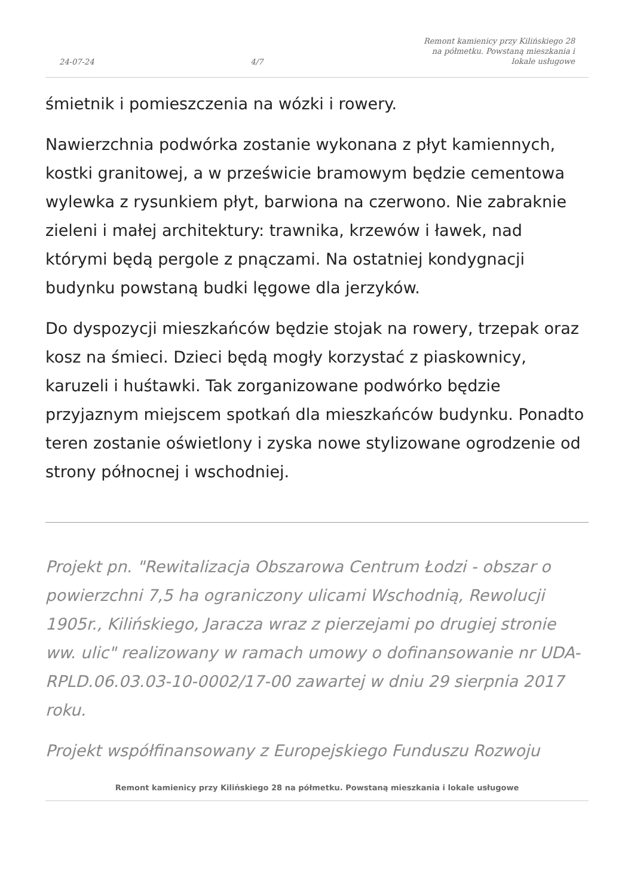24-07-24 4/7 Remont kamienicy przy Kilińskiego 28 na półmetku. Powstaną mieszkania i lokale usługowe
śmietnik i pomieszczenia na wózki i rowery.
Nawierzchnia podwórka zostanie wykonana z płyt kamiennych, kostki granitowej, a w prześwicie bramowym będzie cementowa wylewka z rysunkiem płyt, barwiona na czerwono. Nie zabraknie zieleni i małej architektury: trawnika, krzewów i ławek, nad którymi będą pergole z pnączami. Na ostatniej kondygnacji budynku powstaną budki lęgowe dla jerzyków.
Do dyspozycji mieszkańców będzie stojak na rowery, trzepak oraz kosz na śmieci. Dzieci będą mogły korzystać z piaskownicy, karuzeli i huśtawki. Tak zorganizowane podwórko będzie przyjaznym miejscem spotkań dla mieszkańców budynku. Ponadto teren zostanie oświetlony i zyska nowe stylizowane ogrodzenie od strony północnej i wschodniej.
Projekt pn. "Rewitalizacja Obszarowa Centrum Łodzi - obszar o powierzchni 7,5 ha ograniczony ulicami Wschodnią, Rewolucji 1905r., Kilińskiego, Jaracza wraz z pierzejami po drugiej stronie ww. ulic" realizowany w ramach umowy o dofinansowanie nr UDA-RPLD.06.03.03-10-0002/17-00 zawartej w dniu 29 sierpnia 2017 roku.
Projekt współfinansowany z Europejskiego Funduszu Rozwoju
Remont kamienicy przy Kilińskiego 28 na półmetku. Powstaną mieszkania i lokale usługowe